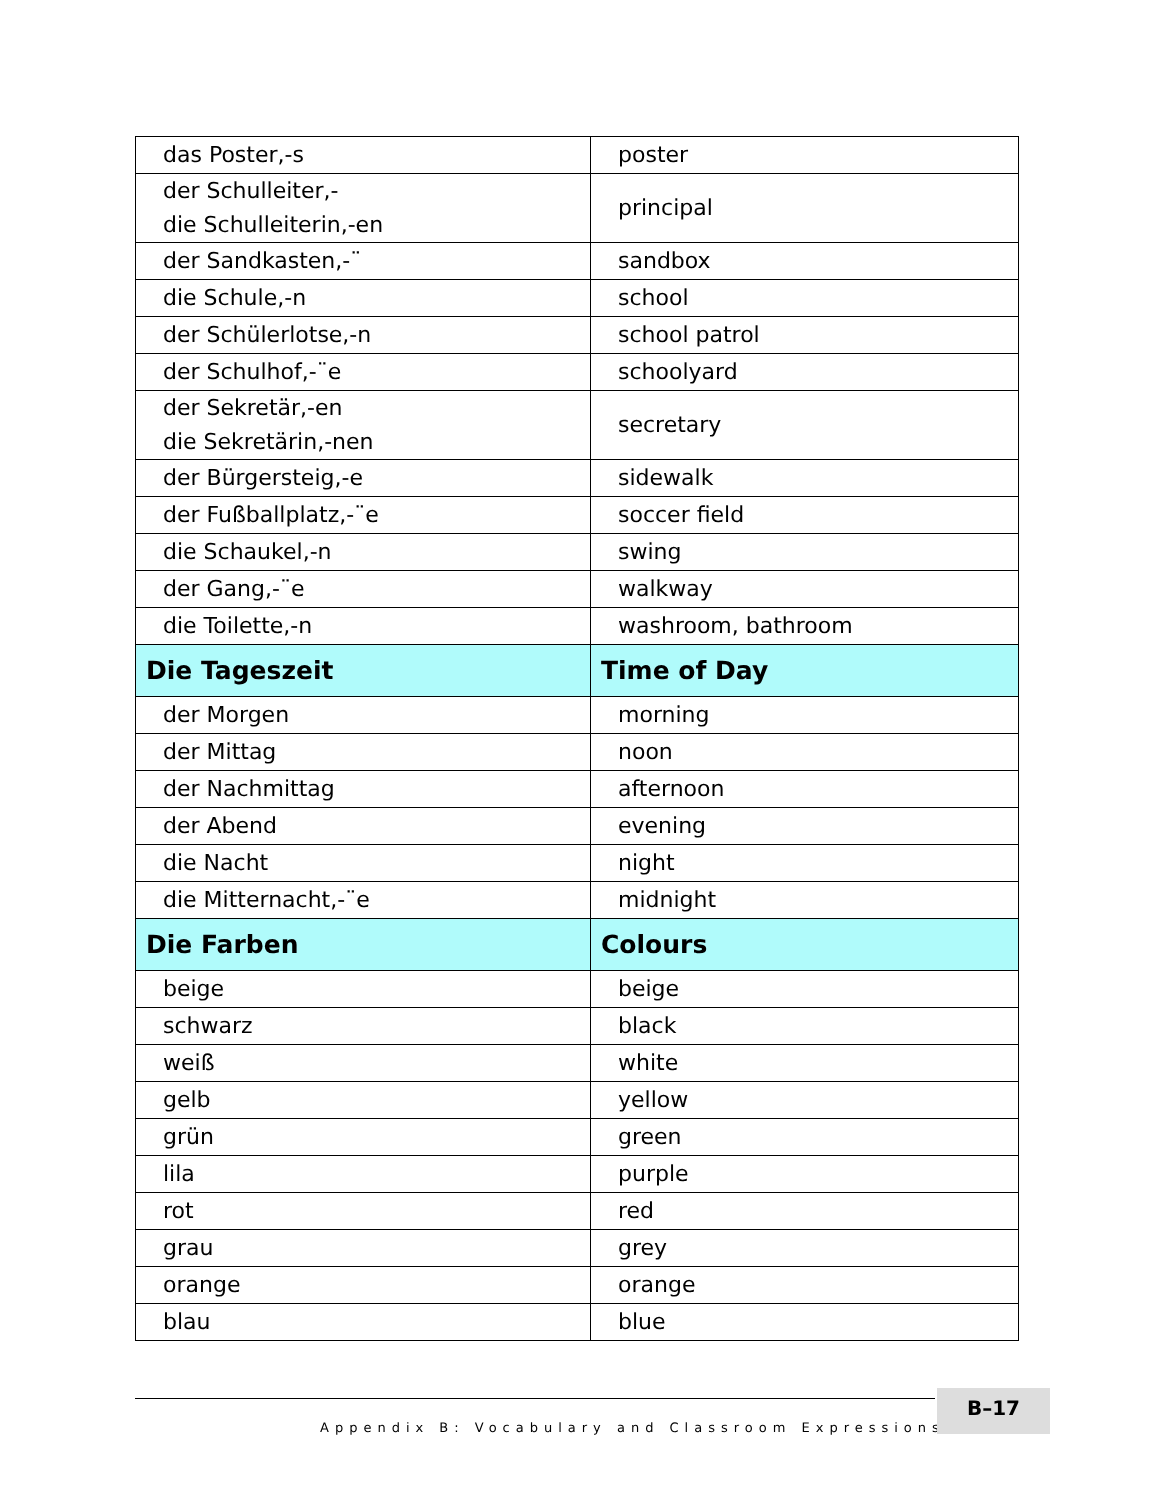| das Poster,-s | poster |
| der Schulleiter,- die Schulleiterin,-en | principal |
| der Sandkasten,-¨ | sandbox |
| die Schule,-n | school |
| der Schülerlotse,-n | school patrol |
| der Schulhof,-¨e | schoolyard |
| der Sekretär,-en die Sekretärin,-nen | secretary |
| der Bürgersteig,-e | sidewalk |
| der Fußballplatz,-¨e | soccer field |
| die Schaukel,-n | swing |
| der Gang,-¨e | walkway |
| die Toilette,-n | washroom, bathroom |
| Die Tageszeit | Time of Day |
| der Morgen | morning |
| der Mittag | noon |
| der Nachmittag | afternoon |
| der Abend | evening |
| die Nacht | night |
| die Mitternacht,-¨e | midnight |
| Die Farben | Colours |
| beige | beige |
| schwarz | black |
| weiß | white |
| gelb | yellow |
| grün | green |
| lila | purple |
| rot | red |
| grau | grey |
| orange | orange |
| blau | blue |
Appendix B: Vocabulary and Classroom Expressions ■
B–17